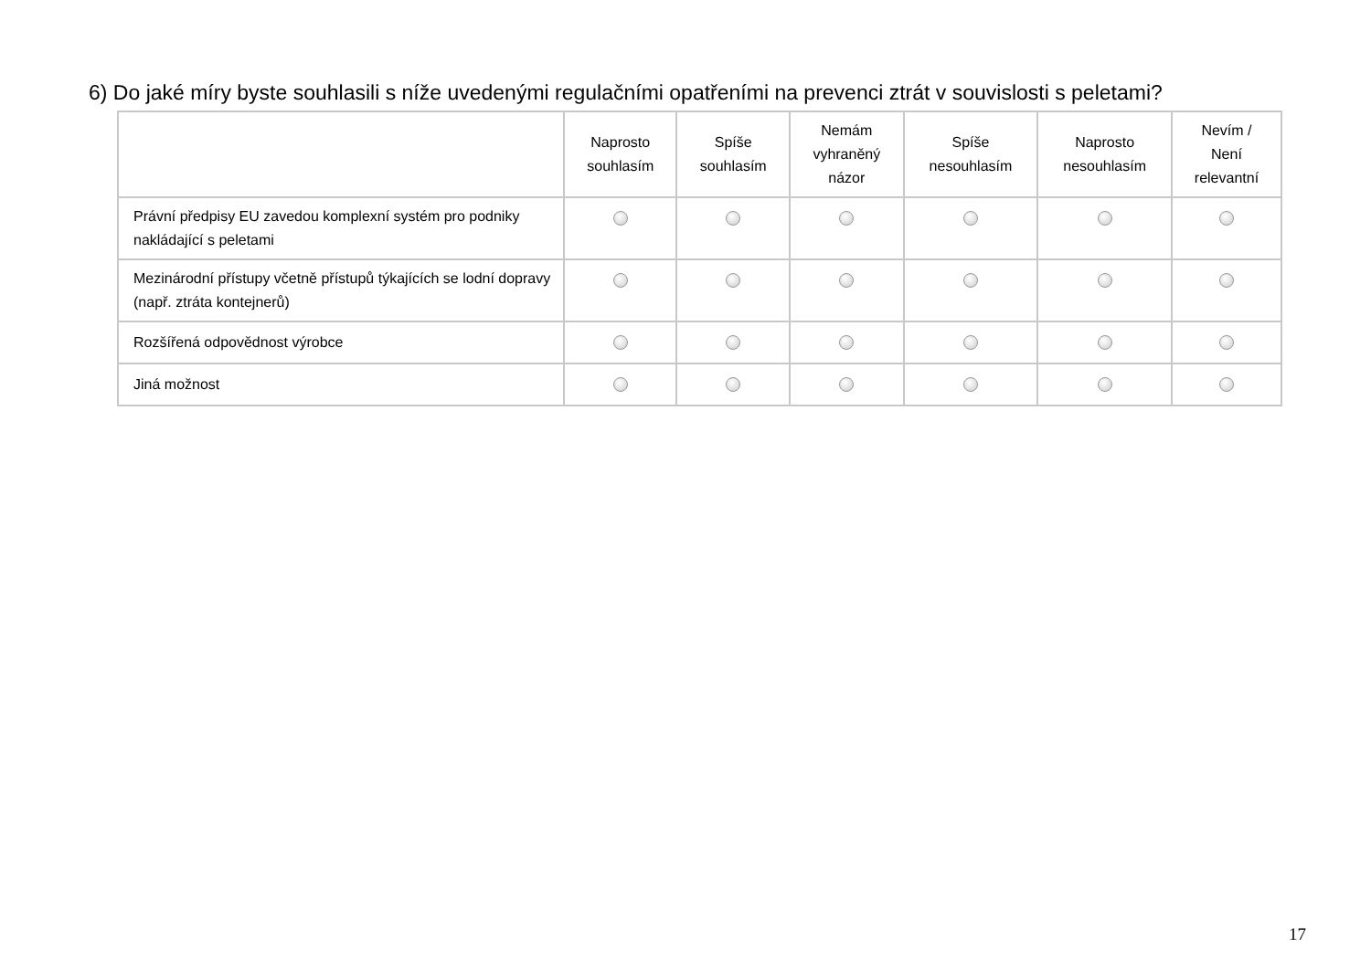6) Do jaké míry byste souhlasili s níže uvedenými regulačními opatřeními na prevenci ztrát v souvislosti s peletami?
| | Naprosto souhlasím | Spíše souhlasím | Nemám vyhraněný názor | Spíše nesouhlasím | Naprosto nesouhlasím | Nevím / Není relevantní |
| --- | --- | --- | --- | --- | --- | --- |
| Právní předpisy EU zavedou komplexní systém pro podniky nakládající s peletami | | | | | | |
| Mezinárodní přístupy včetně přístupů týkajících se lodní dopravy (např. ztráta kontejnerů) | | | | | | |
| Rozšířená odpovědnost výrobce | | | | | | |
| Jiná možnost | | | | | | |
17